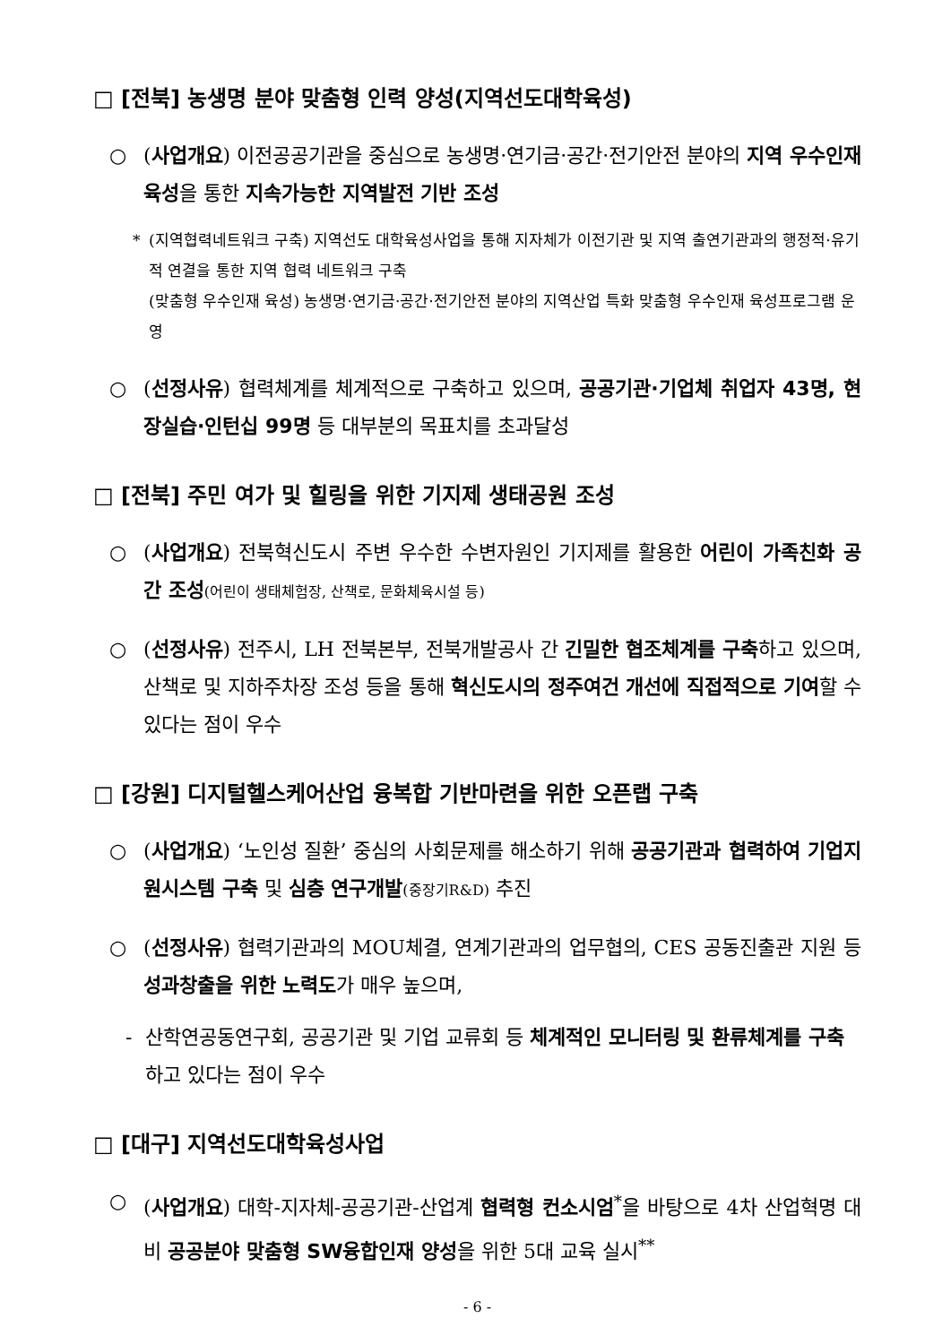□ [전북] 농생명 분야 맞춤형 인력 양성(지역선도대학육성)
○ (사업개요) 이전공공기관을 중심으로 농생명·연기금·공간·전기안전 분야의 지역 우수인재 육성을 통한 지속가능한 지역발전 기반 조성
* (지역협력네트워크 구축) 지역선도 대학육성사업을 통해 지자체가 이전기관 및 지역 출연기관과의 행정적·유기적 연결을 통한 지역 협력 네트워크 구축
(맞춤형 우수인재 육성) 농생명·연기금·공간·전기안전 분야의 지역산업 특화 맞춤형 우수인재 육성프로그램 운영
○ (선정사유) 협력체계를 체계적으로 구축하고 있으며, 공공기관·기업체 취업자 43명, 현장실습·인턴십 99명 등 대부분의 목표치를 초과달성
□ [전북] 주민 여가 및 힐링을 위한 기지제 생태공원 조성
○ (사업개요) 전북혁신도시 주변 우수한 수변자원인 기지제를 활용한 어린이 가족친화 공간 조성(어린이 생태체험장, 산책로, 문화체육시설 등)
○ (선정사유) 전주시, LH 전북본부, 전북개발공사 간 긴밀한 협조체계를 구축하고 있으며, 산책로 및 지하주차장 조성 등을 통해 혁신도시의 정주여건 개선에 직접적으로 기여할 수 있다는 점이 우수
□ [강원] 디지털헬스케어산업 융복합 기반마련을 위한 오픈랩 구축
○ (사업개요) ‘노인성 질환’ 중심의 사회문제를 해소하기 위해 공공기관과 협력하여 기업지원시스템 구축 및 심층 연구개발(중장기R&D) 추진
○ (선정사유) 협력기관과의 MOU체결, 연계기관과의 업무협의, CES 공동진출관 지원 등 성과창출을 위한 노력도가 매우 높으며,
- 산학연공동연구회, 공공기관 및 기업 교류회 등 체계적인 모니터링 및 환류체계를 구축하고 있다는 점이 우수
□ [대구] 지역선도대학육성사업
○ (사업개요) 대학-지자체-공공기관-산업계 협력형 컨소시엄<sup>*</sup>을 바탕으로 4차 산업혁명 대비 공공분야 맞춤형 SW융합인재 양성을 위한 5대 교육 실시<sup>**</sup>
- 6 -